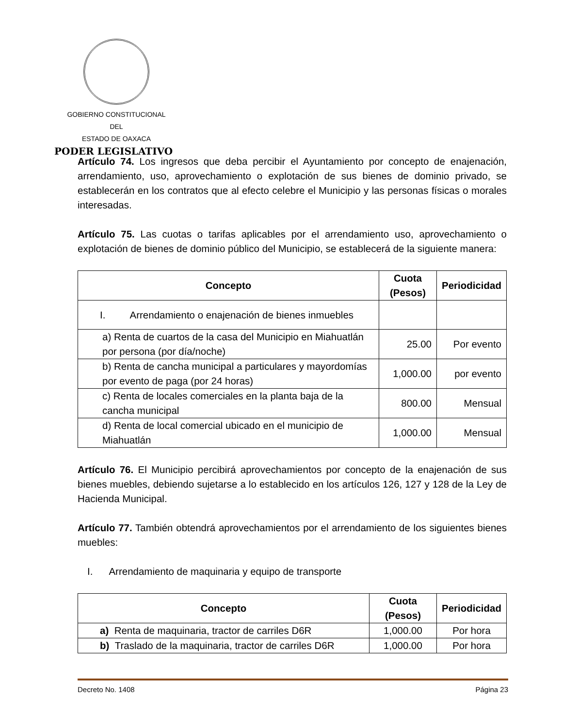GOBIERNO CONSTITUCIONAL
DEL
ESTADO DE OAXACA
PODER LEGISLATIVO
Artículo 74. Los ingresos que deba percibir el Ayuntamiento por concepto de enajenación, arrendamiento, uso, aprovechamiento o explotación de sus bienes de dominio privado, se establecerán en los contratos que al efecto celebre el Municipio y las personas físicas o morales interesadas.
Artículo 75. Las cuotas o tarifas aplicables por el arrendamiento uso, aprovechamiento o explotación de bienes de dominio público del Municipio, se establecerá de la siguiente manera:
| Concepto | Cuota (Pesos) | Periodicidad |
| --- | --- | --- |
| I. Arrendamiento o enajenación de bienes inmuebles | | |
| a) Renta de cuartos de la casa del Municipio en Miahuatlán por persona (por día/noche) | 25.00 | Por evento |
| b) Renta de cancha municipal a particulares y mayordomías por evento de paga (por 24 horas) | 1,000.00 | por evento |
| c) Renta de locales comerciales en la planta baja de la cancha municipal | 800.00 | Mensual |
| d) Renta de local comercial ubicado en el municipio de Miahuatlán | 1,000.00 | Mensual |
Artículo 76. El Municipio percibirá aprovechamientos por concepto de la enajenación de sus bienes muebles, debiendo sujetarse a lo establecido en los artículos 126, 127 y 128 de la Ley de Hacienda Municipal.
Artículo 77. También obtendrá aprovechamientos por el arrendamiento de los siguientes bienes muebles:
I. Arrendamiento de maquinaria y equipo de transporte
| Concepto | Cuota (Pesos) | Periodicidad |
| --- | --- | --- |
| a) Renta de maquinaria, tractor de carriles D6R | 1,000.00 | Por hora |
| b) Traslado de la maquinaria, tractor de carriles D6R | 1,000.00 | Por hora |
Decreto No. 1408 Página 23